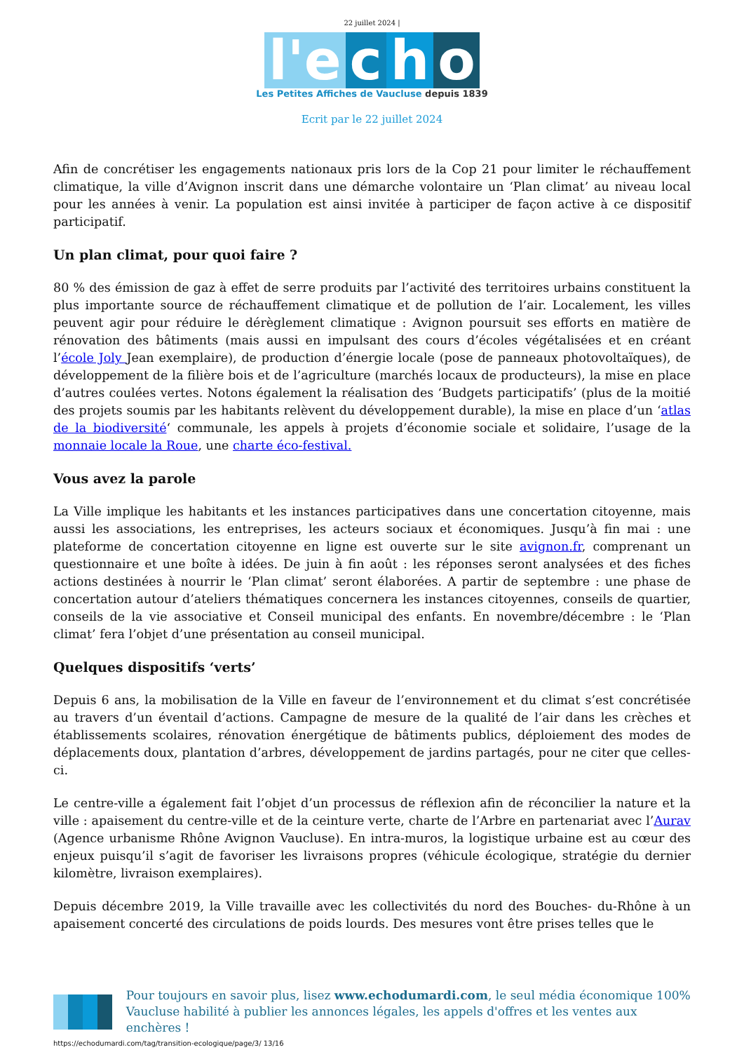22 juillet 2024 |
l'e c h o
Les Petites Affiches de Vaucluse depuis 1839
Ecrit par le 22 juillet 2024
Afin de concrétiser les engagements nationaux pris lors de la Cop 21 pour limiter le réchauffement climatique, la ville d’Avignon inscrit dans une démarche volontaire un ‘Plan climat’ au niveau local pour les années à venir. La population est ainsi invitée à participer de façon active à ce dispositif participatif.
Un plan climat, pour quoi faire ?
80 % des émission de gaz à effet de serre produits par l’activité des territoires urbains constituent la plus importante source de réchauffement climatique et de pollution de l’air. Localement, les villes peuvent agir pour réduire le dérèglement climatique : Avignon poursuit ses efforts en matière de rénovation des bâtiments (mais aussi en impulsant des cours d’écoles végétalisées et en créant l’école Joly Jean exemplaire), de production d’énergie locale (pose de panneaux photovoltaïques), de développement de la filière bois et de l’agriculture (marchés locaux de producteurs), la mise en place d’autres coulées vertes. Notons également la réalisation des ‘Budgets participatifs’ (plus de la moitié des projets soumis par les habitants relèvent du développement durable), la mise en place d’un ‘atlas de la biodiversité‘ communale, les appels à projets d’économie sociale et solidaire, l’usage de la monnaie locale la Roue, une charte éco-festival.
Vous avez la parole
La Ville implique les habitants et les instances participatives dans une concertation citoyenne, mais aussi les associations, les entreprises, les acteurs sociaux et économiques. Jusqu’à fin mai : une plateforme de concertation citoyenne en ligne est ouverte sur le site avignon.fr, comprenant un questionnaire et une boîte à idées. De juin à fin août : les réponses seront analysées et des fiches actions destinées à nourrir le ‘Plan climat’ seront élaborées. A partir de septembre : une phase de concertation autour d’ateliers thématiques concernera les instances citoyennes, conseils de quartier, conseils de la vie associative et Conseil municipal des enfants. En novembre/décembre : le ‘Plan climat’ fera l’objet d’une présentation au conseil municipal.
Quelques dispositifs ‘verts’
Depuis 6 ans, la mobilisation de la Ville en faveur de l’environnement et du climat s’est concrétisée au travers d’un éventail d’actions. Campagne de mesure de la qualité de l’air dans les crèches et établissements scolaires, rénovation énergétique de bâtiments publics, déploiement des modes de déplacements doux, plantation d’arbres, développement de jardins partagés, pour ne citer que celles-ci.
Le centre-ville a également fait l’objet d’un processus de réflexion afin de réconcilier la nature et la ville : apaisement du centre-ville et de la ceinture verte, charte de l’Arbre en partenariat avec l’Aurav (Agence urbanisme Rhône Avignon Vaucluse). En intra-muros, la logistique urbaine est au cœur des enjeux puisqu’il s’agit de favoriser les livraisons propres (véhicule écologique, stratégie du dernier kilomètre, livraison exemplaires).
Depuis décembre 2019, la Ville travaille avec les collectivités du nord des Bouches- du-Rhône à un apaisement concerté des circulations de poids lourds. Des mesures vont être prises telles que le
Pour toujours en savoir plus, lisez www.echodumardi.com, le seul média économique 100% Vaucluse habilité à publier les annonces légales, les appels d'offres et les ventes aux enchères !
https://echodumardi.com/tag/transition-ecologique/page/3/ 13/16